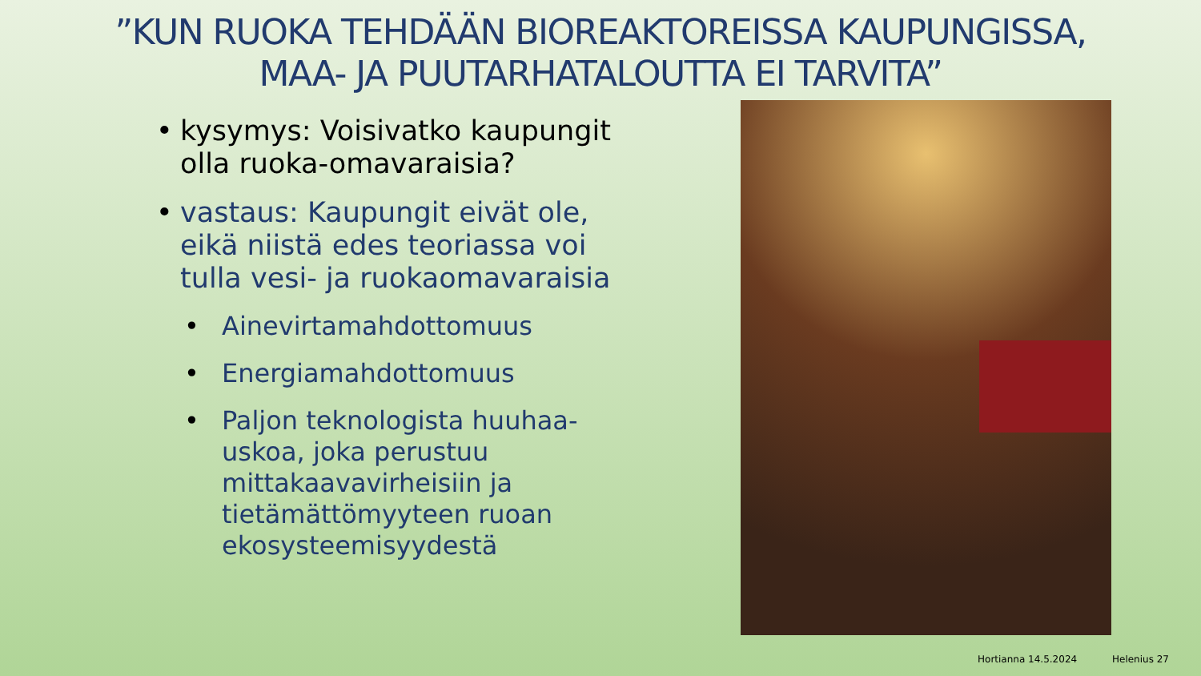”KUN RUOKA TEHDÄÄN BIOREAKTOREISSA KAUPUNGISSA,
MAA- JA PUUTARHATALOUTTA EI TARVITA”
• kysymys: Voisivatko kaupungit olla ruoka-omavaraisia?
• vastaus: Kaupungit eivät ole, eikä niistä edes teoriassa voi tulla vesi- ja ruokaomavaraisia
• Ainevirtamahdottomuus
• Energiamahdottomuus
• Paljon teknologista huuhaa-uskoa, joka perustuu mittakaavavirheisiin ja tietämättömyyteen ruoan ekosysteemisyydestä
Hortianna 14.5.2024 Helenius 27